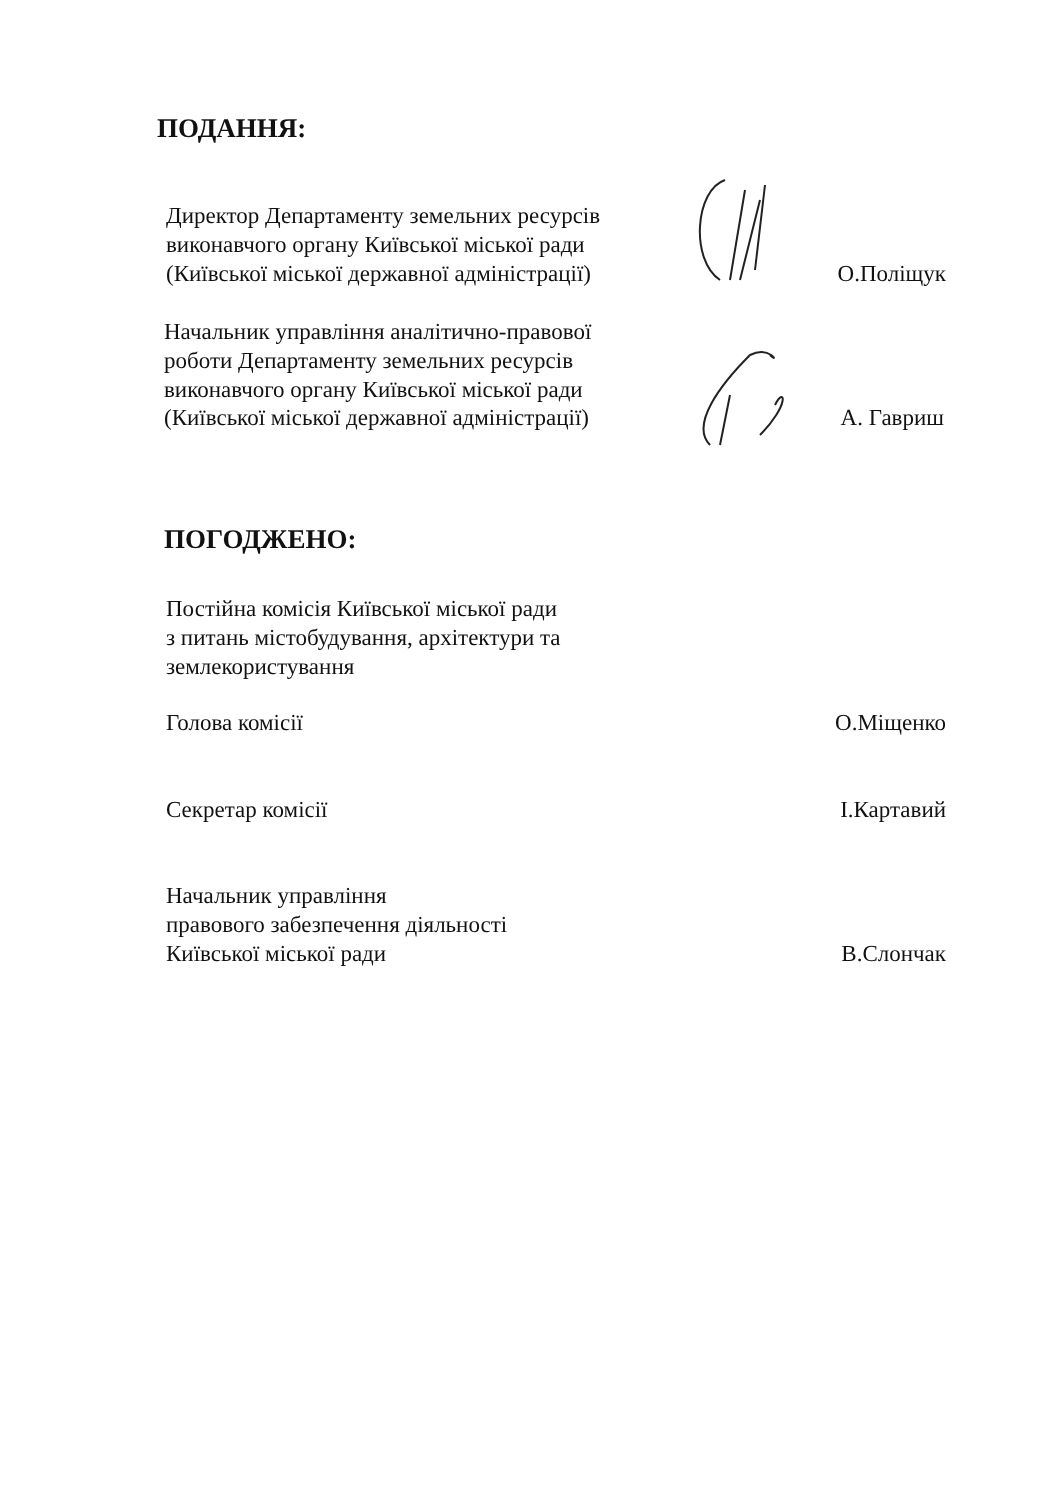ПОДАННЯ:
Директор Департаменту земельних ресурсів
виконавчого органу Київської міської ради
(Київської міської державної адміністрації)
О.Поліщук
Начальник управління аналітично-правової
роботи Департаменту земельних ресурсів
виконавчого органу Київської міської ради
(Київської міської державної адміністрації)
А. Гавриш
ПОГОДЖЕНО:
Постійна комісія Київської міської ради
з питань містобудування, архітектури та
землекористування
Голова комісії
О.Міщенко
Секретар комісії
І.Картавий
Начальник управління
правового забезпечення діяльності
Київської міської ради
В.Слончак